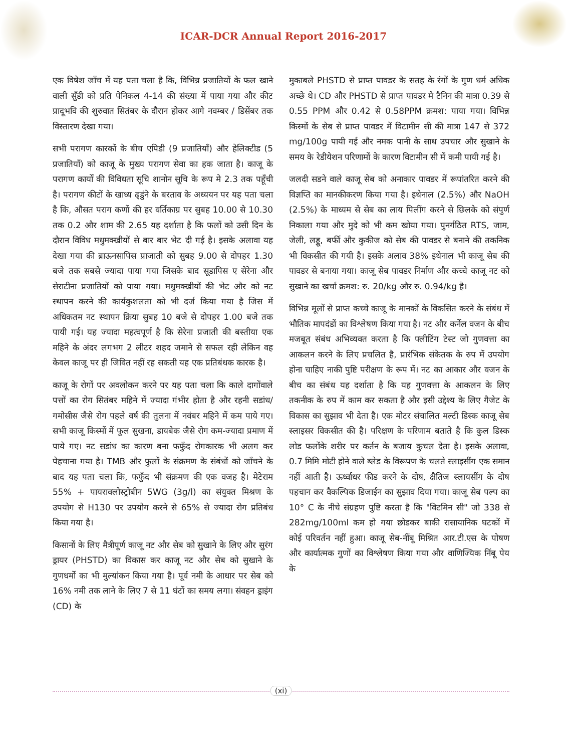ICAR-DCR Annual Report 2016-2017
एक विषेश जाँच में यह पता चला है कि, विभिन्न प्रजातियों के फल खाने वाली सुँडी को प्रति पेनिकल 4-14 की संख्या में पाया गया और कीट प्रादूभवि की शुरुवात सितंबर के दौरान होकर आगे नवम्बर / डिसेंबर तक विस्तारण देखा गया।
सभी परागण कारकों के बीच एपिडी (9 प्रजातियाँ) और हेलिक्टीड (5 प्रजातियाँ) को काजू के मुख्य परागण सेवा का हक जाता है। काजू के परागण कार्यों की विविधता सूचि शानोन सूचि के रूप मे 2.3 तक पहूँची है। परागण कीटों के खाध्य ढ्डुंने के बरताव के अध्ययन पर यह पता चला है कि, औसत पराग कणों की हर वर्तिकाग्र पर सुबह 10.00 से 10.30 तक 0.2 और शाम की 2.65 यह दर्शाता है कि फलों को उसी दिन के दौरान विविध मधुमक्खीयों से बार बार भेट दी गई है। इसके अलावा यह देखा गया की ब्राऊनसापिस प्राजाती को सुबह 9.00 से दोपहर 1.30 बजे तक सबसे ज्यादा पाया गया जिसके बाद सूडापिस ए सेरेना और सेराटीना प्रजातियों को पाया गया। मधुमक्खीयों की भेट और को नट स्थापन करने की कार्यकुशलता को भी दर्ज किया गया है जिस में अधिकतम नट स्थापन क्रिया सुबह 10 बजे से दोपहर 1.00 बजे तक पायी गई। यह ज्यादा महत्वपूर्ण है कि सेरेना प्रजाती की बस्तीया एक महिने के अंदर लगभग 2 लीटर शहद जमाने से सफल रही लेकिन वह केवल काजू पर ही जिवित नहीं रह सकती यह एक प्रतिबंधक कारक है।
काजू के रोगों पर अवलोकन करने पर यह पता चला कि काले दागोंवाले पत्तों का रोग सितंबर महिने में ज्यादा गंभीर होता है और रहनी सडांध/गमोसीस जैसे रोग पहले वर्ष की तुलना में नवंबर महिने में कम पाये गए। सभी काजू किस्मों में फूल सुखना, डायबेक जैसे रोग कम-ज्यादा प्रमाण में पाये गए। नट सडांध का कारण बना फफुँद रोगकारक भी अलग कर पेहचाना गया है। TMB और फुलों के संक्रमण के संबंधों को जाँचने के बाद यह पता चला कि, फफुँद भी संक्रमण की एक वजह है। मेटेराम 55% + पायराक्लोस्ट्रोबीन 5WG (3g/l) का संयुक्त मिश्रण के उपयोग से H130 पर उपयोग करने से 65% से ज्यादा रोग प्रतिबंध किया गया है।
किसानों के लिए मैत्रीपूर्ण काजू नट और सेब को सुखाने के लिए और सुरंग ड्रायर (PHSTD) का विकास कर काजू नट और सेब को सुखाने के गुणधर्मो का भी मुल्यांकन किया गया है। पूर्व नमी के आधार पर सेब को 16% नमी तक लाने के लिए 7 से 11 घंटों का समय लगा। संवहन ड्राइंग (CD) के
मुकाबले PHSTD से प्राप्त पावडर के सतह के रंगों के गुण धर्म अधिक अच्छे थे। CD और PHSTD से प्राप्त पावडर मे टैनिन की मात्रा 0.39 से 0.55 PPM और 0.42 से 0.58PPM क्रमश: पाया गया। विभिन्न किस्मों के सेब से प्राप्त पावडर में विटामीन सी की मात्रा 147 से 372 mg/100g पायी गई और नमक पानी के साथ उपचार और सुखाने के समय के रेडीयेशन परिणामों के कारण विटामीन सी में कमी पायी गई है।
जलदी सडने वाले काजू सेब को अनाकार पावडर में रूपांतरित करने की विज्ञप्ति का मानकीकरण किया गया है। इथेनाल (2.5%) और NaOH (2.5%) के माध्यम से सेब का लाय पिलींग करने से छिलके को संपुर्ण निकाला गया और मुदे को भी कम खोया गया। पुनर्गठित RTS, जाम, जेली, लड्डू, बर्फी और कुकीज को सेब की पावडर से बनाने की तकनिक भी विकसीत की गयी है। इसके अलाव 38% इथेनाल भी काजू सेब की पावडर से बनाया गया। काजू सेब पावडर निर्माण और कच्चे काजू नट को सुखाने का खर्चा क्रमश: रु. 20/kg और रु. 0.94/kg है।
विभिन्न मूलों से प्राप्त कच्चे काजू के मानकों के विकसित करने के संबंध में भौतिक मापदंडों का विश्लेषण किया गया है। नट और कर्नेल वजन के बीच मजबूत संबंध अभिव्यक्त करता है कि फ्लीटिंग टेस्ट जो गुणवत्ता का आकलन करने के लिए प्रचलित है, प्रारंभिक संकेतक के रुप में उपयोग होना चाहिए नाकी पुष्टि परीक्षण के रूप में। नट का आकार और वजन के बीच का संबंध यह दर्शाता है कि यह गुणवत्ता के आकलन के लिए तकनीक के रुप में काम कर सकता है और इसी उद्देश्य के लिए गैजेट के विकास का सुझाव भी देता है। एक मोटर संचालित मल्टी डिस्क काजू सेब स्लाइसर विकसीत की है। परिक्षण के परिणाम बताते है कि कुल डिस्क लोड फलोंके शरीर पर कर्तन के बजाय कुचल देता है। इसके अलावा, 0.7 मिमि मोटी होने वाले ब्लेड के विरूपण के चलते स्लाइसींग एक समान नहीं आती है। ऊर्ध्वाधर फीड करने के दोष, क्षैतिज स्लायसींग के दोष पहचान कर वैकल्पिक डिजाईन का सुझाव दिया गया। काजू सेब पल्प का 10° C के नीचे संग्रहण पुष्टि करता है कि "विटमिन सी" जो 338 से 282mg/100ml कम हो गया छोडकर बाकी रासायानिक घटकों में कोई परिवर्तन नहीं हुआ। काजू सेब-नींबू मिश्रित आर.टी.एस के पोषण और कार्यात्मक गुणों का विश्लेषण किया गया और वाणिज्यिक निंबू पेय के
(xi)